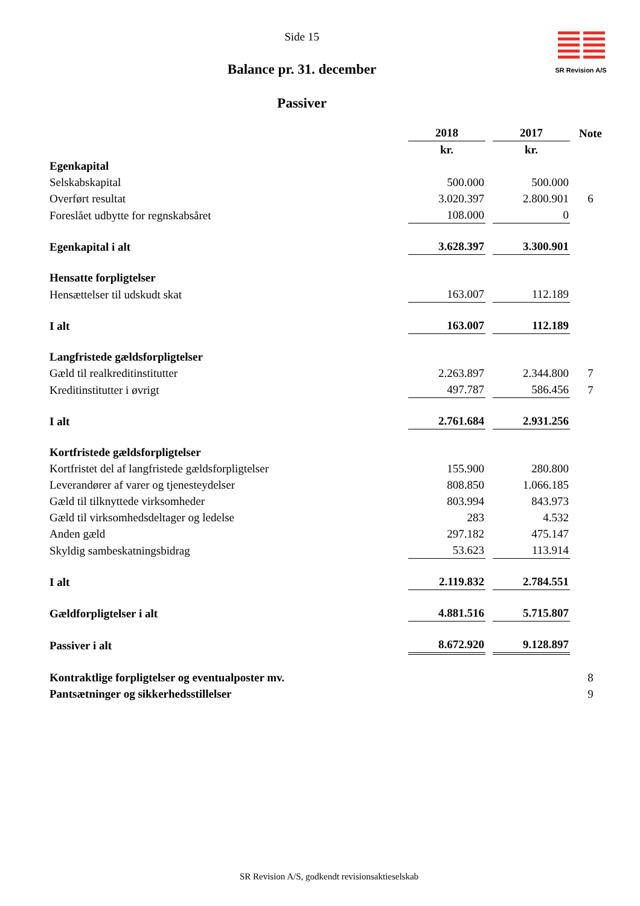SR Revision A/S
Side 15
Balance pr. 31. december
Passiver
| | 2018 | 2017 | Note |
| --- | --- | --- | --- |
| | kr. | kr. | |
| Egenkapital | | | |
| Selskabskapital | 500.000 | 500.000 | |
| Overført resultat | 3.020.397 | 2.800.901 | 6 |
| Foreslået udbytte for regnskabsåret | 108.000 | 0 | |
| Egenkapital i alt | 3.628.397 | 3.300.901 | |
| Hensatte forpligtelser | | | |
| Hensættelser til udskudt skat | 163.007 | 112.189 | |
| I alt | 163.007 | 112.189 | |
| Langfristede gældsforpligtelser | | | |
| Gæld til realkreditinstitutter | 2.263.897 | 2.344.800 | 7 |
| Kreditinstitutter i øvrigt | 497.787 | 586.456 | 7 |
| I alt | 2.761.684 | 2.931.256 | |
| Kortfristede gældsforpligtelser | | | |
| Kortfristet del af langfristede gældsforpligtelser | 155.900 | 280.800 | |
| Leverandører af varer og tjenesteydelser | 808.850 | 1.066.185 | |
| Gæld til tilknyttede virksomheder | 803.994 | 843.973 | |
| Gæld til virksomhedsdeltager og ledelse | 283 | 4.532 | |
| Anden gæld | 297.182 | 475.147 | |
| Skyldig sambeskatningsbidrag | 53.623 | 113.914 | |
| I alt | 2.119.832 | 2.784.551 | |
| Gældforpligtelser i alt | 4.881.516 | 5.715.807 | |
| Passiver i alt | 8.672.920 | 9.128.897 | |
| Kontraktlige forpligtelser og eventualposter mv. | | | 8 |
| Pantsætninger og sikkerhedsstillelser | | | 9 |
SR Revision A/S, godkendt revisionsaktieselskab